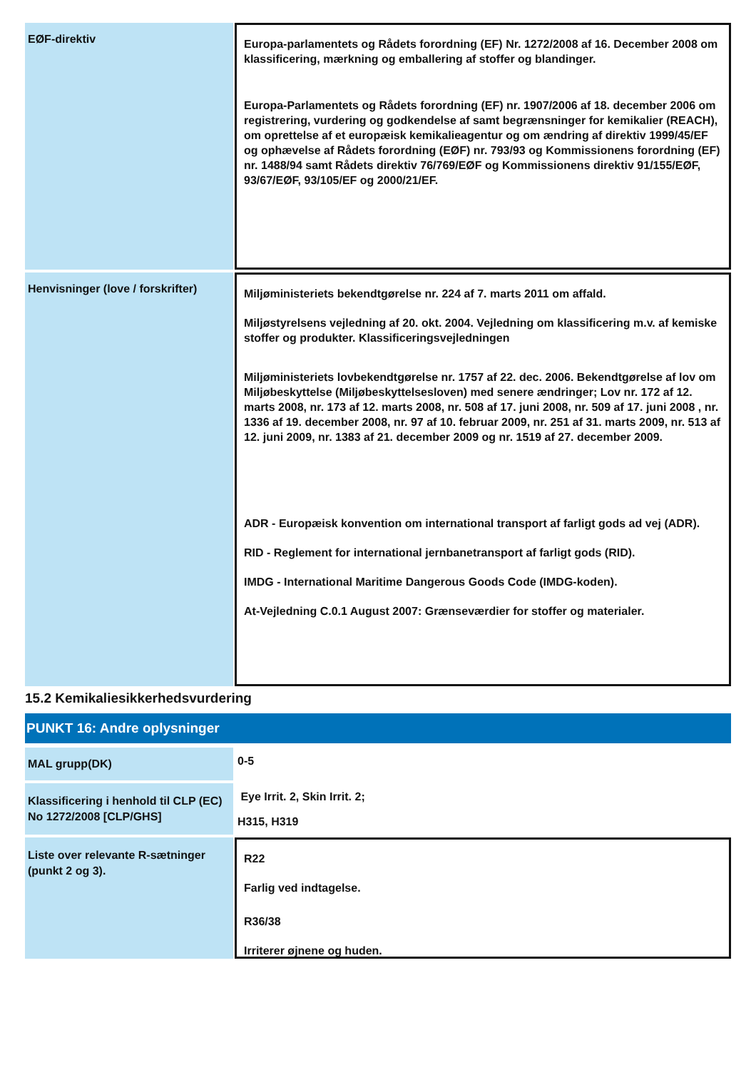EØF-direktiv
Europa-parlamentets og Rådets forordning (EF) Nr. 1272/2008 af 16. December 2008 om klassificering, mærkning og emballering af stoffer og blandinger.
Europa-Parlamentets og Rådets forordning (EF) nr. 1907/2006 af 18. december 2006 om registrering, vurdering og godkendelse af samt begrænsninger for kemikalier (REACH), om oprettelse af et europæisk kemikalieagentur og om ændring af direktiv 1999/45/EF og ophævelse af Rådets forordning (EØF) nr. 793/93 og Kommissionens forordning (EF) nr. 1488/94 samt Rådets direktiv 76/769/EØF og Kommissionens direktiv 91/155/EØF, 93/67/EØF, 93/105/EF og 2000/21/EF.
Henvisninger (love / forskrifter)
Miljøministeriets bekendtgørelse nr. 224 af 7. marts 2011 om affald.
Miljøstyrelsens vejledning af 20. okt. 2004. Vejledning om klassificering m.v. af kemiske stoffer og produkter. Klassificeringsvejledningen
Miljøministeriets lovbekendtgørelse nr. 1757 af 22. dec. 2006. Bekendtgørelse af lov om Miljøbeskyttelse (Miljøbeskyttelsesloven) med senere ændringer; Lov nr. 172 af 12. marts 2008, nr. 173 af 12. marts 2008, nr. 508 af 17. juni 2008, nr. 509 af 17. juni 2008 , nr. 1336 af 19. december 2008, nr. 97 af 10. februar 2009, nr. 251 af 31. marts 2009, nr. 513 af 12. juni 2009, nr. 1383 af 21. december 2009 og nr. 1519 af 27. december 2009.
ADR - Europæisk konvention om international transport af farligt gods ad vej (ADR).
RID - Reglement for international jernbanetransport af farligt gods (RID).
IMDG - International Maritime Dangerous Goods Code (IMDG-koden).
At-Vejledning C.0.1 August 2007: Grænseværdier for stoffer og materialer.
15.2 Kemikaliesikkerhedsvurdering
PUNKT 16: Andre oplysninger
MAL grupp(DK)
0-5
Klassificering i henhold til CLP (EC) No 1272/2008 [CLP/GHS]
Eye Irrit. 2, Skin Irrit. 2;
H315, H319
Liste over relevante R-sætninger (punkt 2 og 3).
R22
Farlig ved indtagelse.
R36/38
Irriterer øjnene og huden.